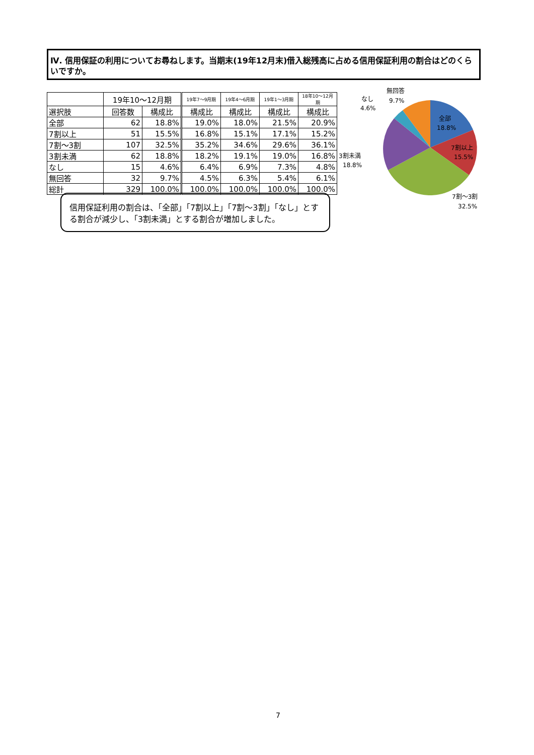Ⅳ. 信用保証の利用についてお尋ねします。当期末(19年12月末)借入総残高に占める信用保証利用の割合はどのくらいですか。
| | 19年10～12月期 | | 19年7～9月期 | 19年4～6月期 | 19年1～3月期 | 18年10～12月期 |
| --- | --- | --- | --- | --- | --- | --- |
| 選択肢 | 回答数 | 構成比 | 構成比 | 構成比 | 構成比 | 構成比 |
| 全部 | 62 | 18.8% | 19.0% | 18.0% | 21.5% | 20.9% |
| 7割以上 | 51 | 15.5% | 16.8% | 15.1% | 17.1% | 15.2% |
| 7割～3割 | 107 | 32.5% | 35.2% | 34.6% | 29.6% | 36.1% |
| 3割未満 | 62 | 18.8% | 18.2% | 19.1% | 19.0% | 16.8% |
| なし | 15 | 4.6% | 6.4% | 6.9% | 7.3% | 4.8% |
| 無回答 | 32 | 9.7% | 4.5% | 6.3% | 5.4% | 6.1% |
| 総計 | 329 | 100.0% | 100.0% | 100.0% | 100.0% | 100.0% |
信用保証利用の割合は、「全部」「7割以上」「7割～3割」「なし」とする割合が減少し、「3割未満」とする割合が増加しました。
全部
18.8%
7割以上
15.5%
7割～3割
32.5%
3割未満
18.8%
なし
4.6%
無回答
9.7%
7